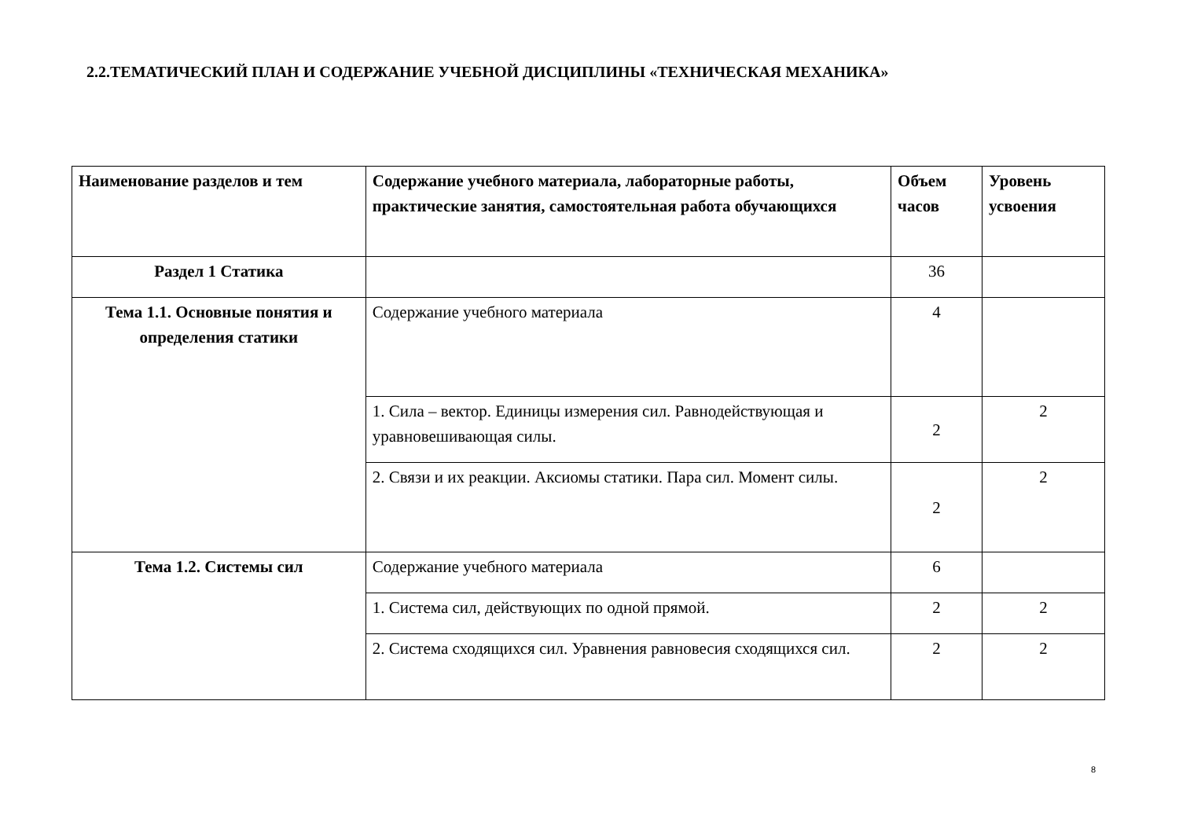2.2.ТЕМАТИЧЕСКИЙ ПЛАН И СОДЕРЖАНИЕ УЧЕБНОЙ ДИСЦИПЛИНЫ «ТЕХНИЧЕСКАЯ МЕХАНИКА»
| Наименование разделов и тем | Содержание учебного материала, лабораторные работы, практические занятия, самостоятельная работа обучающихся | Объем часов | Уровень усвоения |
| --- | --- | --- | --- |
| Раздел 1 Статика | | 36 | |
| Тема 1.1. Основные понятия и определения статики | Содержание учебного материала | 4 | |
| | 1. Сила – вектор. Единицы измерения сил. Равнодействующая и уравновешивающая силы. | 2 | 2 |
| | 2. Связи и их реакции. Аксиомы статики. Пара сил. Момент силы. | 2 | 2 |
| Тема 1.2. Системы сил | Содержание учебного материала | 6 | |
| | 1. Система сил, действующих по одной прямой. | 2 | 2 |
| | 2. Система сходящихся сил. Уравнения равновесия сходящихся сил. | 2 | 2 |
8